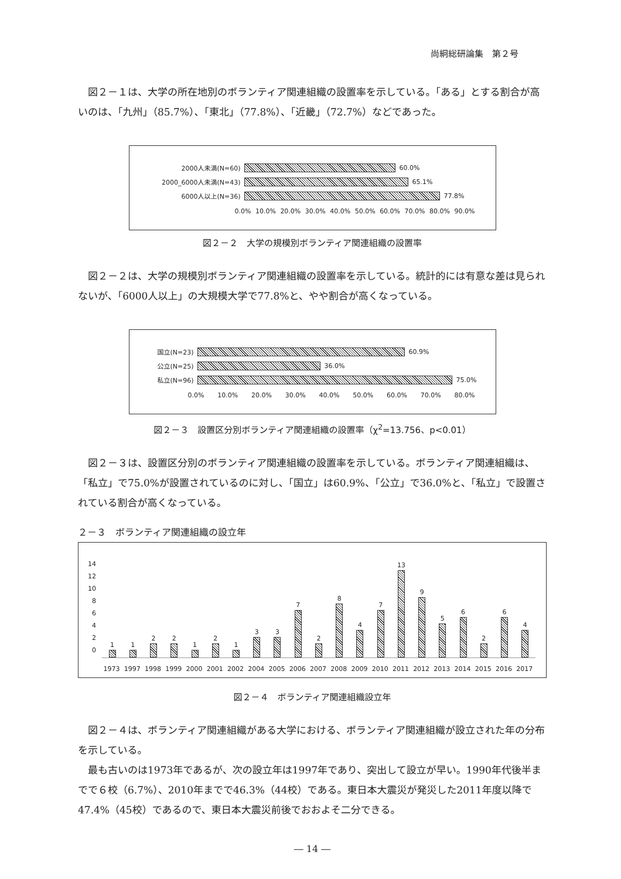尚絅総研論集　第２号
図２－１は、大学の所在地別のボランティア関連組織の設置率を示している。「ある」とする割合が高いのは、「九州」（85.7%）、「東北」（77.8%）、「近畿」（72.7%）などであった。
2000人未満(N=60)
60.0%
2000_6000人未満(N=43)
65.1%
6000人以上(N=36)
77.8%
0.0% 10.0% 20.0% 30.0% 40.0% 50.0% 60.0% 70.0% 80.0% 90.0%
図２－２　大学の規模別ボランティア関連組織の設置率
図２－２は、大学の規模別ボランティア関連組織の設置率を示している。統計的には有意な差は見られないが、「6000人以上」の大規模大学で77.8%と、やや割合が高くなっている。
国立(N=23)
60.9%
公立(N=25)
36.0%
私立(N=96)
75.0%
0.0% 10.0% 20.0% 30.0% 40.0% 50.0% 60.0% 70.0% 80.0%
図２－３　設置区分別ボランティア関連組織の設置率（χ<sup>2</sup>=13.756、p<0.01）
図２－３は、設置区分別のボランティア関連組織の設置率を示している。ボランティア関連組織は、「私立」で75.0%が設置されているのに対し、「国立」は60.9%、「公立」で36.0%と、「私立」で設置されている割合が高くなっている。
２－３　ボランティア関連組織の設立年
14
12
10
86420
1
1
2
2
1
2
1
3
3
7
2
8
4
7
13
9
5
6
2
6
4
1973 1997 1998 1999 2000 2001 2002 2004 2005 2006 2007 2008 2009 2010 2011 2012 2013 2014 2015 2016 2017
図２－４　ボランティア関連組織設立年
図２－４は、ボランティア関連組織がある大学における、ボランティア関連組織が設立された年の分布を示している。
最も古いのは1973年であるが、次の設立年は1997年であり、突出して設立が早い。1990年代後半までで６校（6.7%）、2010年までで46.3%（44校）である。東日本大震災が発災した2011年度以降で47.4%（45校）であるので、東日本大震災前後でおおよそ二分できる。
― 14 ―